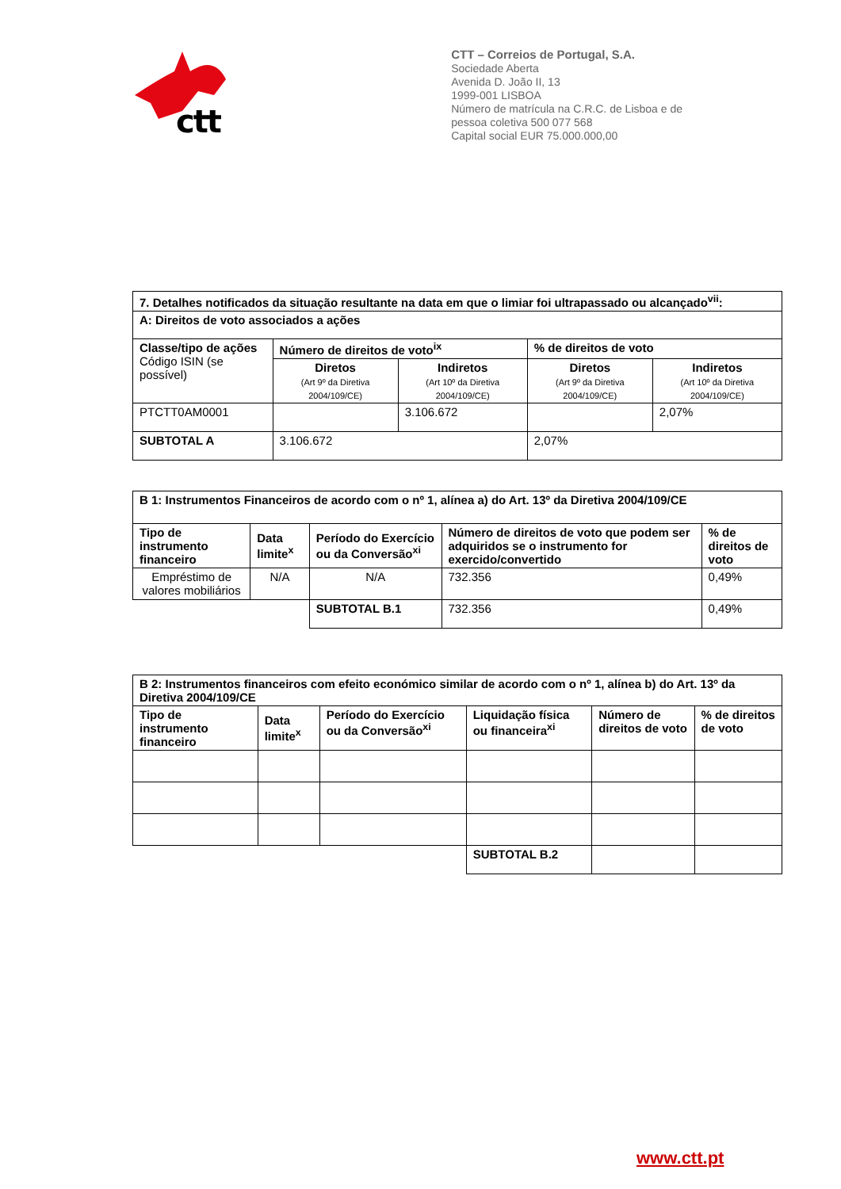ctt
CTT – Correios de Portugal, S.A.
Sociedade Aberta
Avenida D. João II, 13
1999-001 LISBOA
Número de matrícula na C.R.C. de Lisboa e de
pessoa coletiva 500 077 568
Capital social EUR 75.000.000,00
| 7. Detalhes notificados da situação resultante na data em que o limiar foi ultrapassado ou alcançado<sup>vii</sup>: | | | | |
| A: Direitos de voto associados a ações | | | | |
| Classe/tipo de ações Código ISIN (se possível) | Número de direitos de voto<sup>ix</sup> | | % de direitos de voto | |
| | Diretos (Art 9º da Diretiva 2004/109/CE) | Indiretos (Art 10º da Diretiva 2004/109/CE) | Diretos (Art 9º da Diretiva 2004/109/CE) | Indiretos (Art 10º da Diretiva 2004/109/CE) |
| PTCTT0AM0001 | | 3.106.672 | | 2,07% |
| SUBTOTAL A | 3.106.672 | | 2,07% | |
| B 1: Instrumentos Financeiros de acordo com o nº 1, alínea a) do Art. 13º da Diretiva 2004/109/CE | | | | |
| Tipo de instrumento financeiro | Data limite<sup>x</sup> | Período do Exercício ou da Conversão<sup>xi</sup> | Número de direitos de voto que podem ser adquiridos se o instrumento for exercido/convertido | % de direitos de voto |
| Empréstimo de valores mobiliários | N/A | N/A | 732.356 | 0,49% |
| | | SUBTOTAL B.1 | 732.356 | 0,49% |
| B 2: Instrumentos financeiros com efeito económico similar de acordo com o nº 1, alínea b) do Art. 13º da Diretiva 2004/109/CE | | | | | |
| Tipo de instrumento financeiro | Data limite<sup>x</sup> | Período do Exercício ou da Conversão<sup>xi</sup> | Liquidação física ou financeira<sup>xi</sup> | Número de direitos de voto | % de direitos de voto |
| | | | SUBTOTAL B.2 | | |
www.ctt.pt